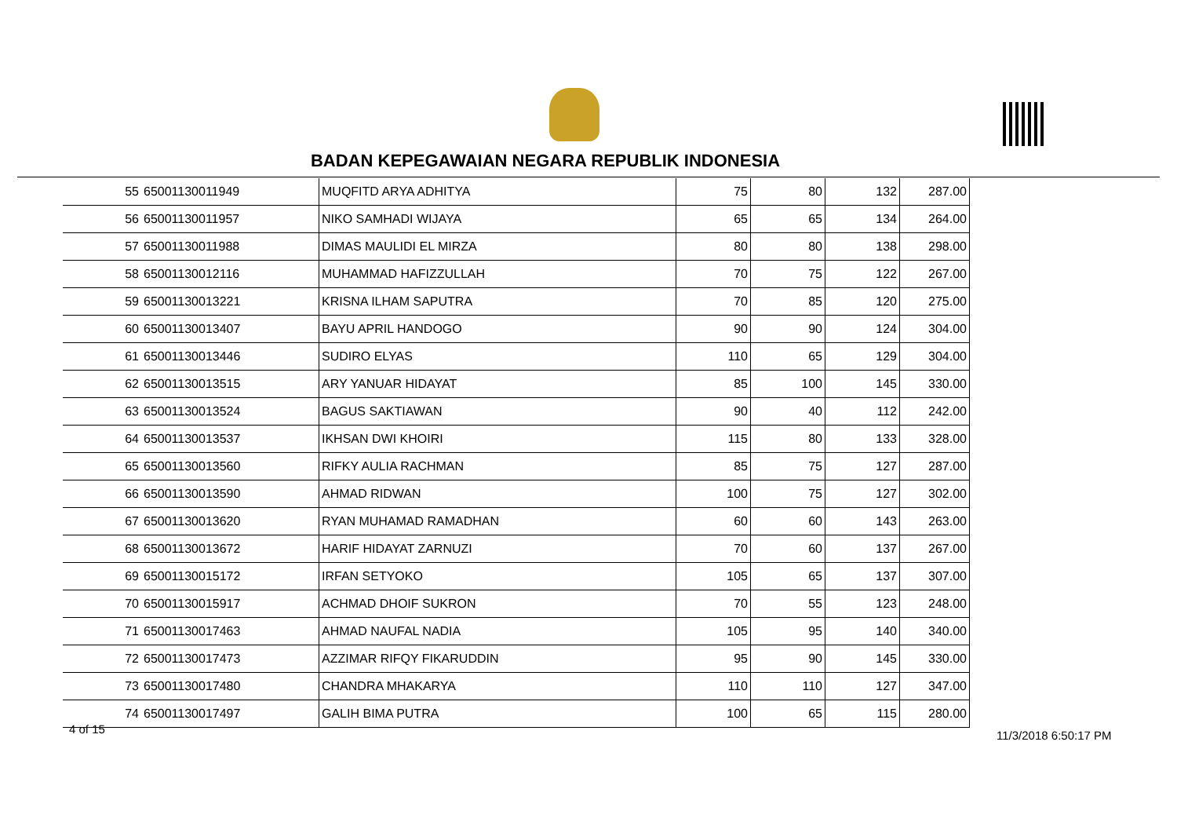BADAN KEPEGAWAIAN NEGARA REPUBLIK INDONESIA
| 55 | 65001130011949 | MUQFITD ARYA ADHITYA | 75 | 80 | 132 | 287.00 |
| 56 | 65001130011957 | NIKO SAMHADI WIJAYA | 65 | 65 | 134 | 264.00 |
| 57 | 65001130011988 | DIMAS MAULIDI EL MIRZA | 80 | 80 | 138 | 298.00 |
| 58 | 65001130012116 | MUHAMMAD HAFIZZULLAH | 70 | 75 | 122 | 267.00 |
| 59 | 65001130013221 | KRISNA ILHAM SAPUTRA | 70 | 85 | 120 | 275.00 |
| 60 | 65001130013407 | BAYU APRIL HANDOGO | 90 | 90 | 124 | 304.00 |
| 61 | 65001130013446 | SUDIRO ELYAS | 110 | 65 | 129 | 304.00 |
| 62 | 65001130013515 | ARY YANUAR HIDAYAT | 85 | 100 | 145 | 330.00 |
| 63 | 65001130013524 | BAGUS SAKTIAWAN | 90 | 40 | 112 | 242.00 |
| 64 | 65001130013537 | IKHSAN DWI KHOIRI | 115 | 80 | 133 | 328.00 |
| 65 | 65001130013560 | RIFKY AULIA RACHMAN | 85 | 75 | 127 | 287.00 |
| 66 | 65001130013590 | AHMAD RIDWAN | 100 | 75 | 127 | 302.00 |
| 67 | 65001130013620 | RYAN MUHAMAD RAMADHAN | 60 | 60 | 143 | 263.00 |
| 68 | 65001130013672 | HARIF HIDAYAT ZARNUZI | 70 | 60 | 137 | 267.00 |
| 69 | 65001130015172 | IRFAN SETYOKO | 105 | 65 | 137 | 307.00 |
| 70 | 65001130015917 | ACHMAD DHOIF SUKRON | 70 | 55 | 123 | 248.00 |
| 71 | 65001130017463 | AHMAD NAUFAL NADIA | 105 | 95 | 140 | 340.00 |
| 72 | 65001130017473 | AZZIMAR RIFQY FIKARUDDIN | 95 | 90 | 145 | 330.00 |
| 73 | 65001130017480 | CHANDRA MHAKARYA | 110 | 110 | 127 | 347.00 |
| 74 | 65001130017497 | GALIH BIMA PUTRA | 100 | 65 | 115 | 280.00 |
4 of 15 11/3/2018 6:50:17 PM